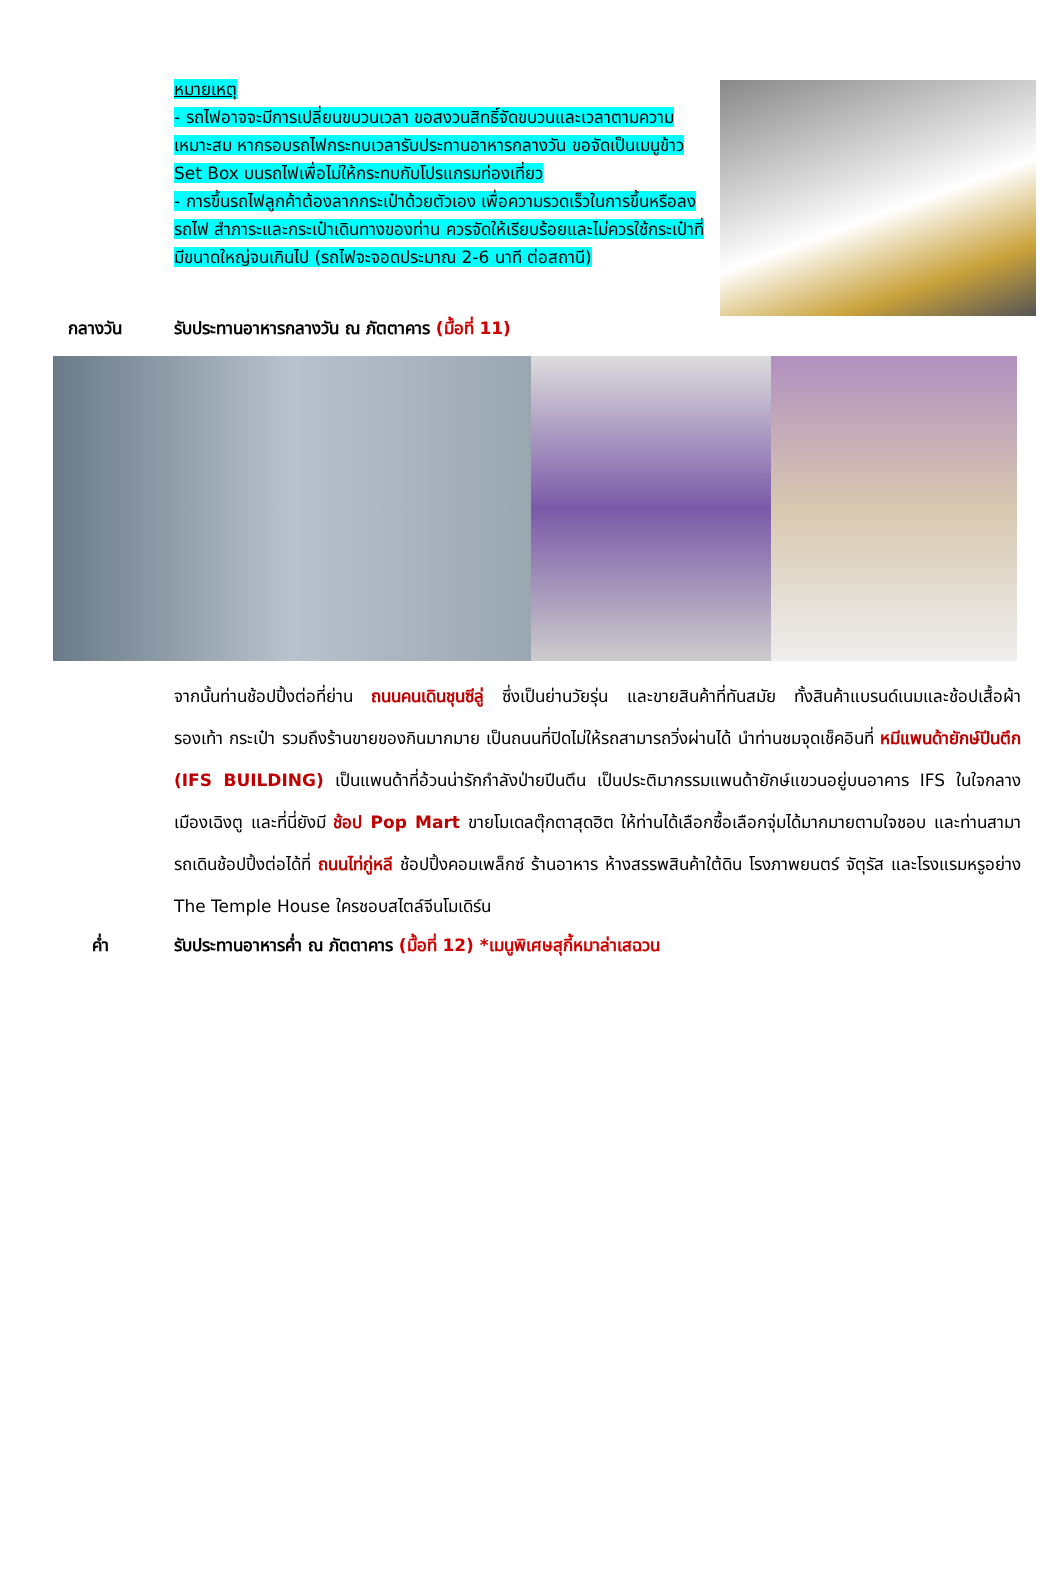หมายเหตุ
- รถไฟอาจจะมีการเปลี่ยนขบวนเวลา ขอสงวนสิทธิ์จัดขบวนและเวลาตามความเหมาะสม หากรอบรถไฟกระทบเวลารับประทานอาหารกลางวัน ขอจัดเป็นเมนูข้าว Set Box บนรถไฟเพื่อไม่ให้กระทบกับโปรแกรมท่องเที่ยว
- การขึ้นรถไฟลูกค้าต้องลากกระเป๋าด้วยตัวเอง เพื่อความรวดเร็วในการขึ้นหรือลงรถไฟ สำภาระและกระเป๋าเดินทางของท่าน ควรจัดให้เรียบร้อยและไม่ควรใช้กระเป๋าที่มีขนาดใหญ่จนเกินไป (รถไฟจะจอดประมาณ 2-6 นาที ต่อสถานี)
กลางวัน รับประทานอาหารกลางวัน ณ ภัตตาคาร (มื้อที่ 11)
จากนั้นท่านช้อปปิ้งต่อที่ย่าน ถนนคนเดินชุนซีลู่ ซึ่งเป็นย่านวัยรุ่น และขายสินค้าที่ทันสมัย ทั้งสินค้าแบรนด์เนมและช้อปเสื้อผ้า รองเท้า กระเป๋า รวมถึงร้านขายของกินมากมาย เป็นถนนที่ปิดไม่ให้รถสามารถวิ่งผ่านได้ นำท่านชมจุดเช็คอินที่ หมีแพนด้ายักษ์ปีนตึก (IFS BUILDING) เป็นแพนด้าที่อ้วนน่ารักกำลังป่ายปีนตึน เป็นประติมากรรมแพนด้ายักษ์แขวนอยู่บนอาคาร IFS ในใจกลางเมืองเฉิงตู และที่นี่ยังมี ช้อป Pop Mart ขายโมเดลตุ๊กตาสุดฮิต ให้ท่านได้เลือกซื้อเลือกจุ่มได้มากมายตามใจชอบ และท่านสามารถเดินช้อปปิ้งต่อได้ที่ ถนนไท่กู่หลี ช้อปปิ้งคอมเพล็กซ์ ร้านอาหาร ห้างสรรพสินค้าใต้ดิน โรงภาพยนตร์ จัตุรัส และโรงแรมหรูอย่าง The Temple House ใครชอบสไตล์จีนโมเดิร์น
ค่ำ รับประทานอาหารค่ำ ณ ภัตตาคาร (มื้อที่ 12) *เมนูพิเศษสุกี้หมาล่าเสฉวน